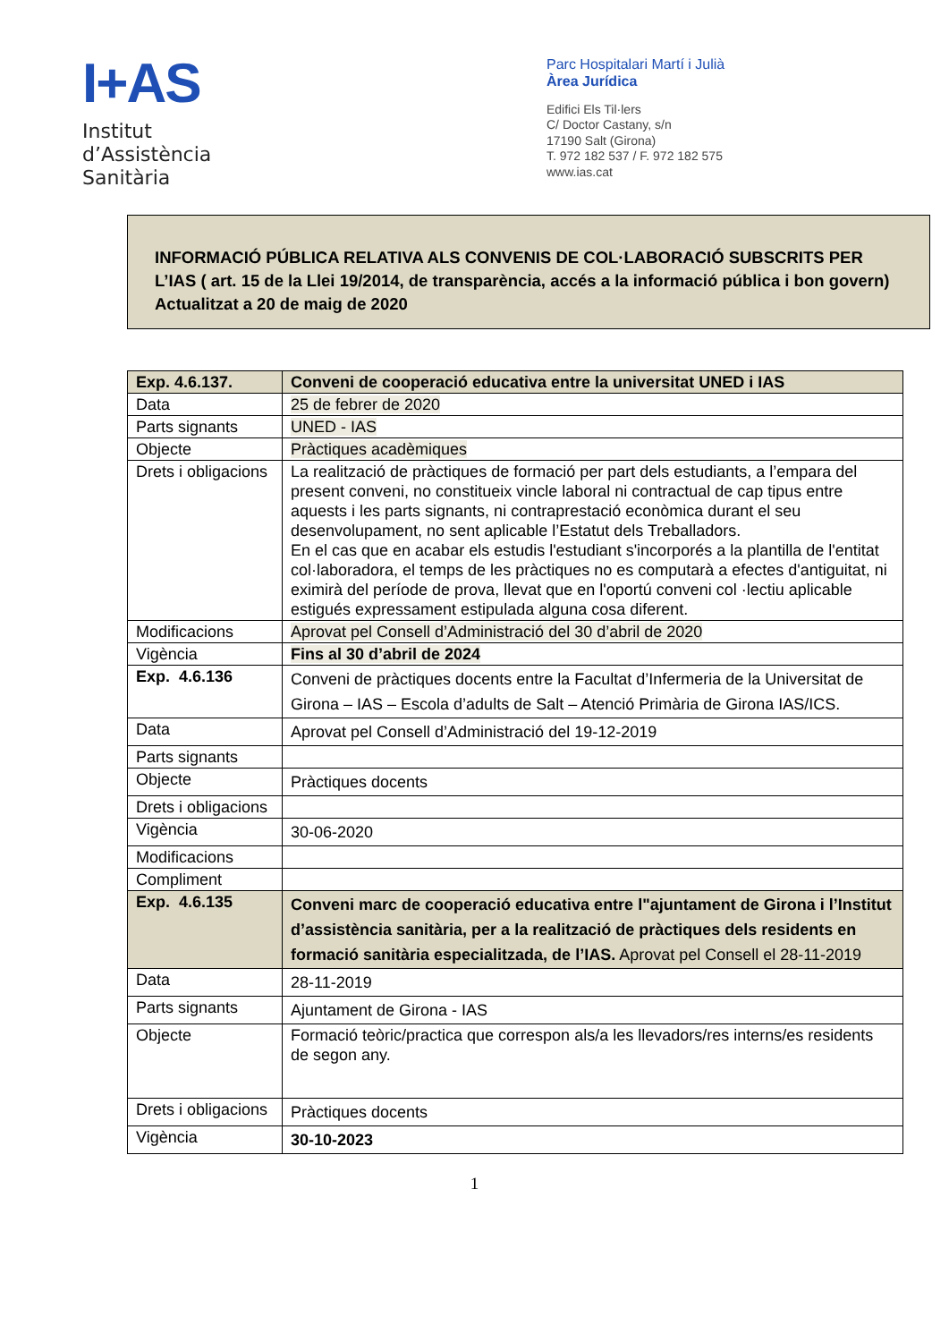I+AS
Institut
d’Assistència
Sanitària
Parc Hospitalari Martí i Julià
Àrea Jurídica
Edifici Els Til·lers
C/ Doctor Castany, s/n
17190 Salt (Girona)
T. 972 182 537 / F. 972 182 575
www.ias.cat
INFORMACIÓ PÚBLICA RELATIVA ALS CONVENIS DE COL·LABORACIÓ SUBSCRITS PER L’IAS ( art. 15 de la Llei 19/2014, de transparència, accés a la informació pública i bon govern) Actualitzat a 20 de maig de 2020
| Exp. 4.6.137. | Conveni de cooperació educativa entre la universitat UNED i IAS |
| --- | --- |
| Data | 25 de febrer de 2020 |
| Parts signants | UNED - IAS |
| Objecte | Pràctiques acadèmiques |
| Drets i obligacions | La realització de pràctiques de formació per part dels estudiants, a l’empara del present conveni, no constitueix vincle laboral ni contractual de cap tipus entre aquests i les parts signants, ni contraprestació econòmica durant el seu desenvolupament, no sent aplicable l’Estatut dels Treballadors. En el cas que en acabar els estudis l'estudiant s'incorporés a la plantilla de l'entitat col·laboradora, el temps de les pràctiques no es computarà a efectes d'antiguitat, ni eximirà del període de prova, llevat que en l'oportú conveni col ·lectiu aplicable estigués expressament estipulada alguna cosa diferent. |
| Modificacions | Aprovat pel Consell d’Administració del 30 d’abril de 2020 |
| Vigència | Fins al 30 d’abril de 2024 |
| Exp. 4.6.136 | Conveni de pràctiques docents entre la Facultat d’Infermeria de la Universitat de Girona – IAS – Escola d’adults de Salt – Atenció Primària de Girona IAS/ICS. |
| Data | Aprovat pel Consell d’Administració del 19-12-2019 |
| Parts signants | |
| Objecte | Pràctiques docents |
| Drets i obligacions | |
| Vigència | 30-06-2020 |
| Modificacions | |
| Compliment | |
| Exp. 4.6.135 | Conveni marc de cooperació educativa entre l"ajuntament de Girona i l’Institut d’assistència sanitària, per a la realització de pràctiques dels residents en formació sanitària especialitzada, de l’IAS. Aprovat pel Consell el 28-11-2019 |
| Data | 28-11-2019 |
| Parts signants | Ajuntament de Girona - IAS |
| Objecte | Formació teòric/practica que correspon als/a les llevadors/res interns/es residents de segon any. |
| Drets i obligacions | Pràctiques docents |
| Vigència | 30-10-2023 |
1